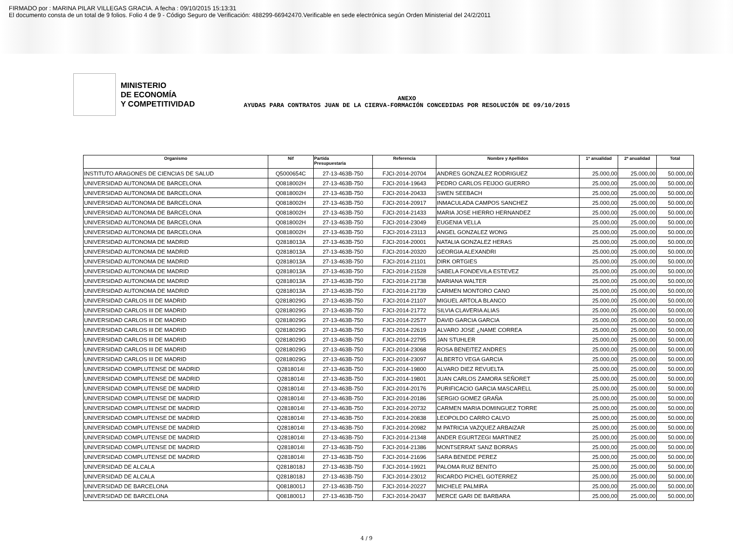FIRMADO por : MARINA PILAR VILLEGAS GRACIA. A fecha : 09/10/2015 15:13:31
El documento consta de un total de 9 folios. Folio 4 de 9 - Código Seguro de Verificación: 488299-66942470.Verificable en sede electrónica según Orden Ministerial del 24/2/2011
MINISTERIO
DE ECONOMÍA
Y COMPETITIVIDAD
ANEXO
AYUDAS PARA CONTRATOS JUAN DE LA CIERVA-FORMACIÓN CONCEDIDAS POR RESOLUCIÓN DE 09/10/2015
| Organismo | Nif | Partida Presupuestaria | Referencia | Nombre y Apellidos | 1ª anualidad | 2ª anualidad | Total |
| --- | --- | --- | --- | --- | --- | --- | --- |
| INSTITUTO ARAGONES DE CIENCIAS DE SALUD | Q5000654C | 27-13-463B-750 | FJCI-2014-20704 | ANDRES GONZALEZ RODRIGUEZ | 25.000,00 | 25.000,00 | 50.000,00 |
| UNIVERSIDAD AUTONOMA DE BARCELONA | Q0818002H | 27-13-463B-750 | FJCI-2014-19643 | PEDRO CARLOS FEIJOO GUERRO | 25.000,00 | 25.000,00 | 50.000,00 |
| UNIVERSIDAD AUTONOMA DE BARCELONA | Q0818002H | 27-13-463B-750 | FJCI-2014-20433 | SWEN SEEBACH | 25.000,00 | 25.000,00 | 50.000,00 |
| UNIVERSIDAD AUTONOMA DE BARCELONA | Q0818002H | 27-13-463B-750 | FJCI-2014-20917 | INMACULADA CAMPOS SANCHEZ | 25.000,00 | 25.000,00 | 50.000,00 |
| UNIVERSIDAD AUTONOMA DE BARCELONA | Q0818002H | 27-13-463B-750 | FJCI-2014-21433 | MARIA JOSE HIERRO HERNANDEZ | 25.000,00 | 25.000,00 | 50.000,00 |
| UNIVERSIDAD AUTONOMA DE BARCELONA | Q0818002H | 27-13-463B-750 | FJCI-2014-23049 | EUGENIA VELLA | 25.000,00 | 25.000,00 | 50.000,00 |
| UNIVERSIDAD AUTONOMA DE BARCELONA | Q0818002H | 27-13-463B-750 | FJCI-2014-23113 | ANGEL GONZALEZ WONG | 25.000,00 | 25.000,00 | 50.000,00 |
| UNIVERSIDAD AUTONOMA DE MADRID | Q2818013A | 27-13-463B-750 | FJCI-2014-20001 | NATALIA GONZALEZ HERAS | 25.000,00 | 25.000,00 | 50.000,00 |
| UNIVERSIDAD AUTONOMA DE MADRID | Q2818013A | 27-13-463B-750 | FJCI-2014-20320 | GEORGIA ALEXANDRI | 25.000,00 | 25.000,00 | 50.000,00 |
| UNIVERSIDAD AUTONOMA DE MADRID | Q2818013A | 27-13-463B-750 | FJCI-2014-21101 | DIRK ORTGIES | 25.000,00 | 25.000,00 | 50.000,00 |
| UNIVERSIDAD AUTONOMA DE MADRID | Q2818013A | 27-13-463B-750 | FJCI-2014-21528 | SABELA FONDEVILA ESTEVEZ | 25.000,00 | 25.000,00 | 50.000,00 |
| UNIVERSIDAD AUTONOMA DE MADRID | Q2818013A | 27-13-463B-750 | FJCI-2014-21738 | MARIANA WALTER | 25.000,00 | 25.000,00 | 50.000,00 |
| UNIVERSIDAD AUTONOMA DE MADRID | Q2818013A | 27-13-463B-750 | FJCI-2014-21739 | CARMEN MONTORO CANO | 25.000,00 | 25.000,00 | 50.000,00 |
| UNIVERSIDAD CARLOS III DE MADRID | Q2818029G | 27-13-463B-750 | FJCI-2014-21107 | MIGUEL ARTOLA BLANCO | 25.000,00 | 25.000,00 | 50.000,00 |
| UNIVERSIDAD CARLOS III DE MADRID | Q2818029G | 27-13-463B-750 | FJCI-2014-21772 | SILVIA CLAVERIA ALIAS | 25.000,00 | 25.000,00 | 50.000,00 |
| UNIVERSIDAD CARLOS III DE MADRID | Q2818029G | 27-13-463B-750 | FJCI-2014-22577 | DAVID GARCIA GARCIA | 25.000,00 | 25.000,00 | 50.000,00 |
| UNIVERSIDAD CARLOS III DE MADRID | Q2818029G | 27-13-463B-750 | FJCI-2014-22619 | ALVARO JOSE ¿NAME CORREA | 25.000,00 | 25.000,00 | 50.000,00 |
| UNIVERSIDAD CARLOS III DE MADRID | Q2818029G | 27-13-463B-750 | FJCI-2014-22795 | JAN STUHLER | 25.000,00 | 25.000,00 | 50.000,00 |
| UNIVERSIDAD CARLOS III DE MADRID | Q2818029G | 27-13-463B-750 | FJCI-2014-23068 | ROSA BENEITEZ ANDRES | 25.000,00 | 25.000,00 | 50.000,00 |
| UNIVERSIDAD CARLOS III DE MADRID | Q2818029G | 27-13-463B-750 | FJCI-2014-23097 | ALBERTO VEGA GARCIA | 25.000,00 | 25.000,00 | 50.000,00 |
| UNIVERSIDAD COMPLUTENSE DE MADRID | Q2818014I | 27-13-463B-750 | FJCI-2014-19800 | ALVARO DIEZ REVUELTA | 25.000,00 | 25.000,00 | 50.000,00 |
| UNIVERSIDAD COMPLUTENSE DE MADRID | Q2818014I | 27-13-463B-750 | FJCI-2014-19801 | JUAN CARLOS ZAMORA SEÑORET | 25.000,00 | 25.000,00 | 50.000,00 |
| UNIVERSIDAD COMPLUTENSE DE MADRID | Q2818014I | 27-13-463B-750 | FJCI-2014-20176 | PURIFICACIO GARCIA MASCARELL | 25.000,00 | 25.000,00 | 50.000,00 |
| UNIVERSIDAD COMPLUTENSE DE MADRID | Q2818014I | 27-13-463B-750 | FJCI-2014-20186 | SERGIO GOMEZ GRAÑA | 25.000,00 | 25.000,00 | 50.000,00 |
| UNIVERSIDAD COMPLUTENSE DE MADRID | Q2818014I | 27-13-463B-750 | FJCI-2014-20732 | CARMEN MARIA DOMINGUEZ TORRE | 25.000,00 | 25.000,00 | 50.000,00 |
| UNIVERSIDAD COMPLUTENSE DE MADRID | Q2818014I | 27-13-463B-750 | FJCI-2014-20838 | LEOPOLDO CARRO CALVO | 25.000,00 | 25.000,00 | 50.000,00 |
| UNIVERSIDAD COMPLUTENSE DE MADRID | Q2818014I | 27-13-463B-750 | FJCI-2014-20982 | M PATRICIA VAZQUEZ ARBAIZAR | 25.000,00 | 25.000,00 | 50.000,00 |
| UNIVERSIDAD COMPLUTENSE DE MADRID | Q2818014I | 27-13-463B-750 | FJCI-2014-21348 | ANDER EGURTZEGI MARTINEZ | 25.000,00 | 25.000,00 | 50.000,00 |
| UNIVERSIDAD COMPLUTENSE DE MADRID | Q2818014I | 27-13-463B-750 | FJCI-2014-21386 | MONTSERRAT SANZ BORRAS | 25.000,00 | 25.000,00 | 50.000,00 |
| UNIVERSIDAD COMPLUTENSE DE MADRID | Q2818014I | 27-13-463B-750 | FJCI-2014-21696 | SARA BENEDE PEREZ | 25.000,00 | 25.000,00 | 50.000,00 |
| UNIVERSIDAD DE ALCALA | Q2818018J | 27-13-463B-750 | FJCI-2014-19921 | PALOMA RUIZ BENITO | 25.000,00 | 25.000,00 | 50.000,00 |
| UNIVERSIDAD DE ALCALA | Q2818018J | 27-13-463B-750 | FJCI-2014-23012 | RICARDO PICHEL GOTERREZ | 25.000,00 | 25.000,00 | 50.000,00 |
| UNIVERSIDAD DE BARCELONA | Q0818001J | 27-13-463B-750 | FJCI-2014-20227 | MICHELE PALMIRA | 25.000,00 | 25.000,00 | 50.000,00 |
| UNIVERSIDAD DE BARCELONA | Q0818001J | 27-13-463B-750 | FJCI-2014-20437 | MERCE GARI DE BARBARA | 25.000,00 | 25.000,00 | 50.000,00 |
4 / 9